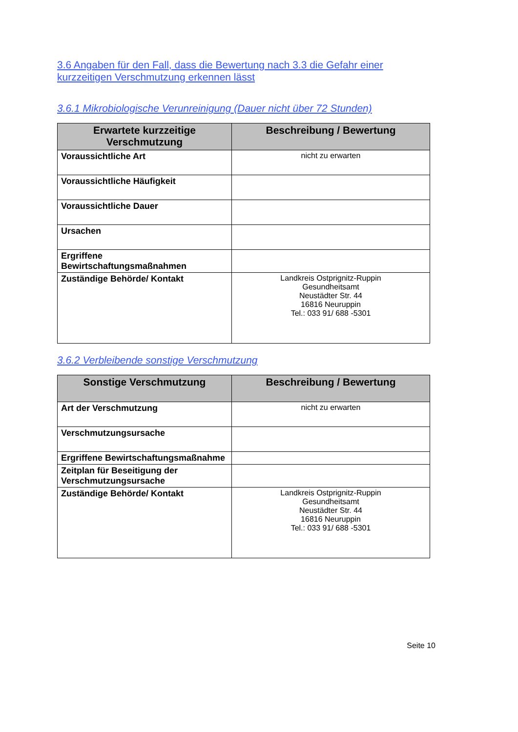3.6 Angaben für den Fall, dass die Bewertung nach 3.3 die Gefahr einer kurzzeitigen Verschmutzung erkennen lässt
3.6.1 Mikrobiologische Verunreinigung (Dauer nicht über 72 Stunden)
| Erwartete kurzzeitige Verschmutzung | Beschreibung / Bewertung |
| --- | --- |
| Voraussichtliche Art | nicht zu erwarten |
| Voraussichtliche Häufigkeit | |
| Voraussichtliche Dauer | |
| Ursachen | |
| Ergriffene Bewirtschaftungsmaßnahmen | |
| Zuständige Behörde/ Kontakt | Landkreis Ostprignitz-Ruppin Gesundheitsamt Neustädter Str. 44 16816 Neuruppin Tel.: 033 91/ 688 -5301 |
3.6.2 Verbleibende sonstige Verschmutzung
| Sonstige Verschmutzung | Beschreibung / Bewertung |
| --- | --- |
| Art der Verschmutzung | nicht zu erwarten |
| Verschmutzungsursache | |
| Ergriffene Bewirtschaftungsmaßnahme | |
| Zeitplan für Beseitigung der Verschmutzungsursache | |
| Zuständige Behörde/ Kontakt | Landkreis Ostprignitz-Ruppin Gesundheitsamt Neustädter Str. 44 16816 Neuruppin Tel.: 033 91/ 688 -5301 |
Seite 10